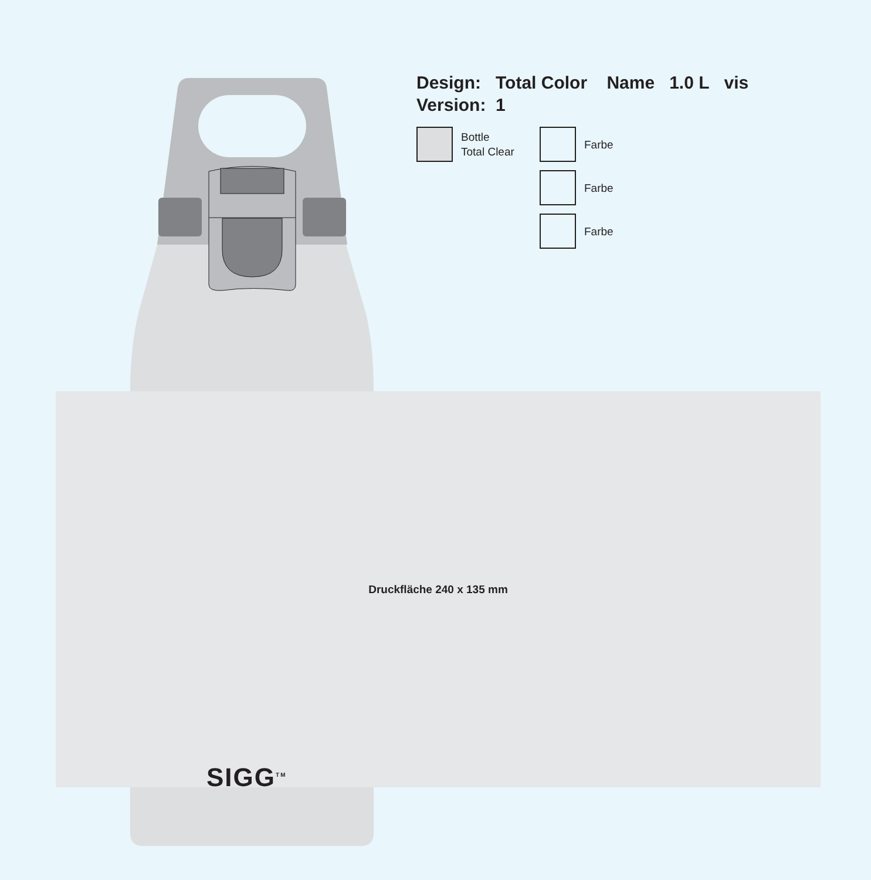Design: Total Color Name 1.0 L vis
Version: 1
Bottle
Total Clear
Farbe
Farbe
Farbe
Druckfläche 240 x 135 mm
SIGG<sup>TM</sup>